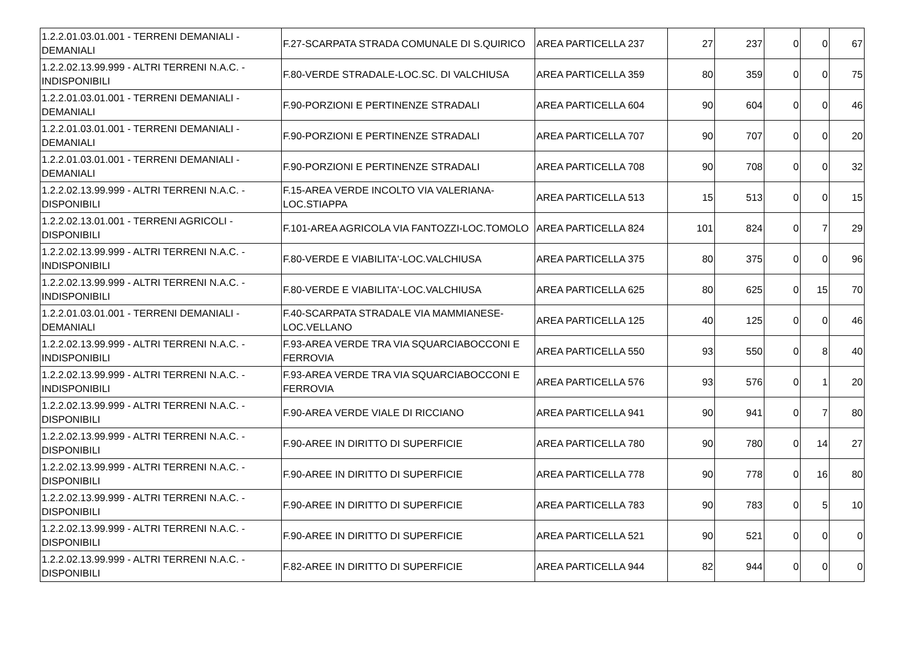| 1.2.2.01.03.01.001 - TERRENI DEMANIALI - DEMANIALI | F.27-SCARPATA STRADA COMUNALE DI S.QUIRICO | AREA PARTICELLA 237 | 27 | 237 | 0 | 0 | 67 |
| 1.2.2.02.13.99.999 - ALTRI TERRENI N.A.C. - INDISPONIBILI | F.80-VERDE STRADALE-LOC.SC. DI VALCHIUSA | AREA PARTICELLA 359 | 80 | 359 | 0 | 0 | 75 |
| 1.2.2.01.03.01.001 - TERRENI DEMANIALI - DEMANIALI | F.90-PORZIONI E PERTINENZE STRADALI | AREA PARTICELLA 604 | 90 | 604 | 0 | 0 | 46 |
| 1.2.2.01.03.01.001 - TERRENI DEMANIALI - DEMANIALI | F.90-PORZIONI E PERTINENZE STRADALI | AREA PARTICELLA 707 | 90 | 707 | 0 | 0 | 20 |
| 1.2.2.01.03.01.001 - TERRENI DEMANIALI - DEMANIALI | F.90-PORZIONI E PERTINENZE STRADALI | AREA PARTICELLA 708 | 90 | 708 | 0 | 0 | 32 |
| 1.2.2.02.13.99.999 - ALTRI TERRENI N.A.C. - DISPONIBILI | F.15-AREA VERDE INCOLTO VIA VALERIANA-LOC.STIAPPA | AREA PARTICELLA 513 | 15 | 513 | 0 | 0 | 15 |
| 1.2.2.02.13.01.001 - TERRENI AGRICOLI - DISPONIBILI | F.101-AREA AGRICOLA VIA FANTOZZI-LOC.TOMOLO | AREA PARTICELLA 824 | 101 | 824 | 0 | 7 | 29 |
| 1.2.2.02.13.99.999 - ALTRI TERRENI N.A.C. - INDISPONIBILI | F.80-VERDE E VIABILITA'-LOC.VALCHIUSA | AREA PARTICELLA 375 | 80 | 375 | 0 | 0 | 96 |
| 1.2.2.02.13.99.999 - ALTRI TERRENI N.A.C. - INDISPONIBILI | F.80-VERDE E VIABILITA'-LOC.VALCHIUSA | AREA PARTICELLA 625 | 80 | 625 | 0 | 15 | 70 |
| 1.2.2.01.03.01.001 - TERRENI DEMANIALI - DEMANIALI | F.40-SCARPATA STRADALE VIA MAMMIANESE-LOC.VELLANO | AREA PARTICELLA 125 | 40 | 125 | 0 | 0 | 46 |
| 1.2.2.02.13.99.999 - ALTRI TERRENI N.A.C. - INDISPONIBILI | F.93-AREA VERDE TRA VIA SQUARCIABOCCONI E FERROVIA | AREA PARTICELLA 550 | 93 | 550 | 0 | 8 | 40 |
| 1.2.2.02.13.99.999 - ALTRI TERRENI N.A.C. - INDISPONIBILI | F.93-AREA VERDE TRA VIA SQUARCIABOCCONI E FERROVIA | AREA PARTICELLA 576 | 93 | 576 | 0 | 1 | 20 |
| 1.2.2.02.13.99.999 - ALTRI TERRENI N.A.C. - DISPONIBILI | F.90-AREA VERDE VIALE DI RICCIANO | AREA PARTICELLA 941 | 90 | 941 | 0 | 7 | 80 |
| 1.2.2.02.13.99.999 - ALTRI TERRENI N.A.C. - DISPONIBILI | F.90-AREE IN DIRITTO DI SUPERFICIE | AREA PARTICELLA 780 | 90 | 780 | 0 | 14 | 27 |
| 1.2.2.02.13.99.999 - ALTRI TERRENI N.A.C. - DISPONIBILI | F.90-AREE IN DIRITTO DI SUPERFICIE | AREA PARTICELLA 778 | 90 | 778 | 0 | 16 | 80 |
| 1.2.2.02.13.99.999 - ALTRI TERRENI N.A.C. - DISPONIBILI | F.90-AREE IN DIRITTO DI SUPERFICIE | AREA PARTICELLA 783 | 90 | 783 | 0 | 5 | 10 |
| 1.2.2.02.13.99.999 - ALTRI TERRENI N.A.C. - DISPONIBILI | F.90-AREE IN DIRITTO DI SUPERFICIE | AREA PARTICELLA 521 | 90 | 521 | 0 | 0 | 0 |
| 1.2.2.02.13.99.999 - ALTRI TERRENI N.A.C. - DISPONIBILI | F.82-AREE IN DIRITTO DI SUPERFICIE | AREA PARTICELLA 944 | 82 | 944 | 0 | 0 | 0 |